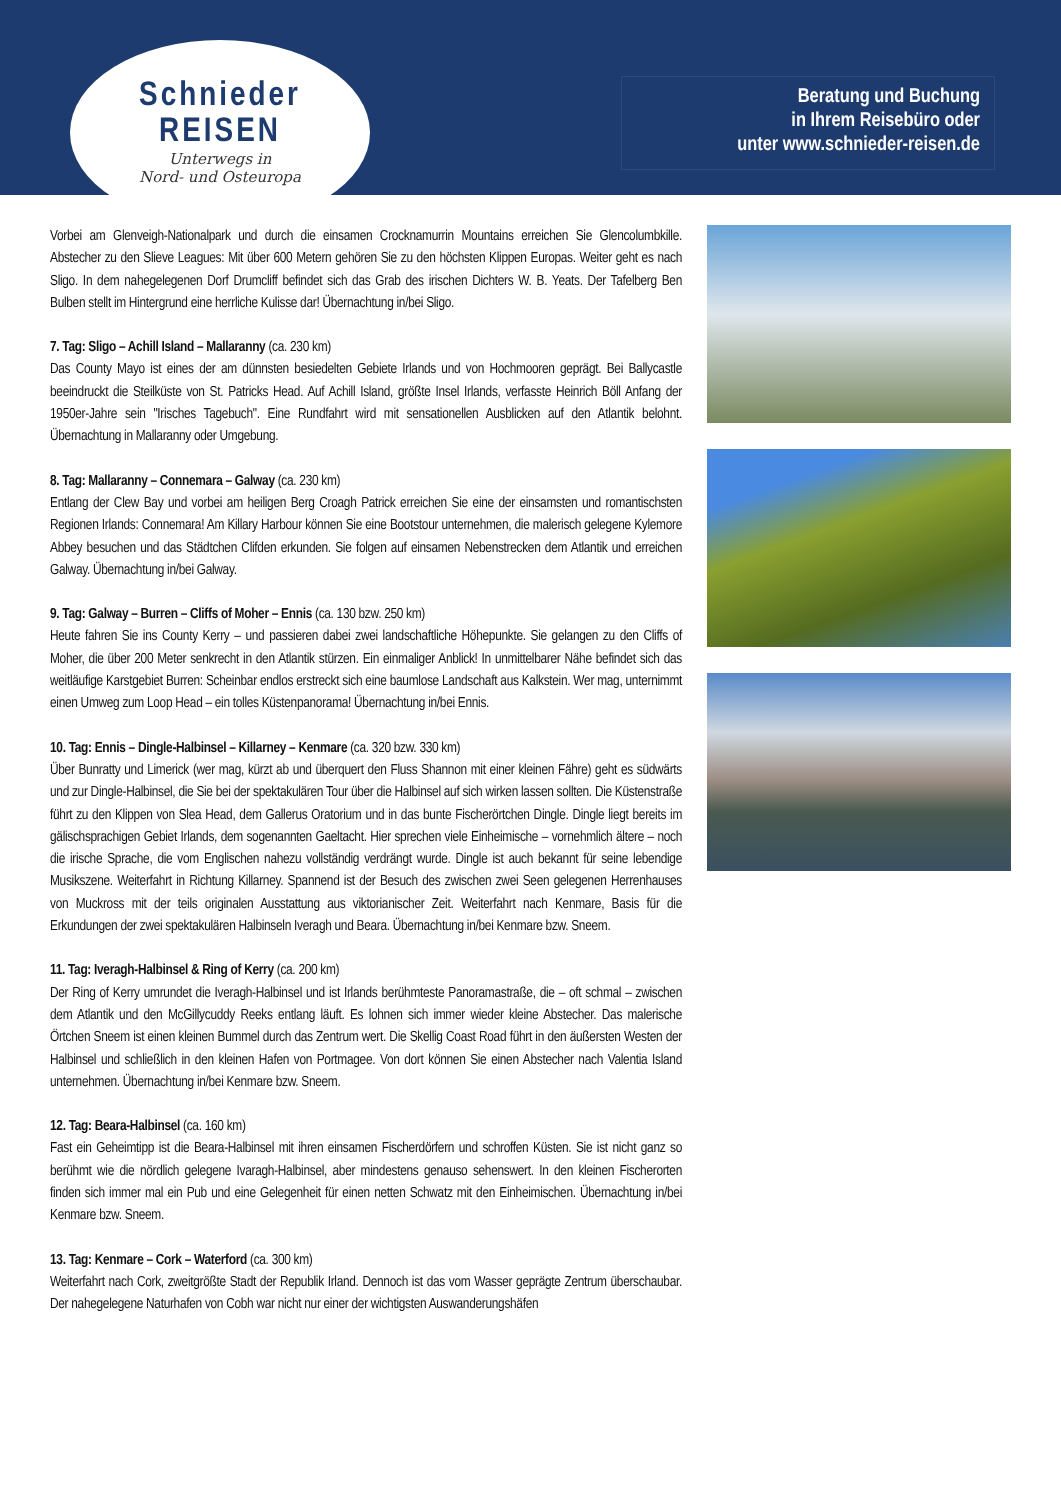Schnieder
REISEN
Unterwegs in
Nord- und Osteuropa
Beratung und Buchung
in Ihrem Reisebüro oder
unter www.schnieder-reisen.de
Vorbei am Glenveigh-Nationalpark und durch die einsamen Crocknamurrin Mountains erreichen Sie Glencolumbkille. Abstecher zu den Slieve Leagues: Mit über 600 Metern gehören Sie zu den höchsten Klippen Europas. Weiter geht es nach Sligo. In dem nahegelegenen Dorf Drumcliff befindet sich das Grab des irischen Dichters W. B. Yeats. Der Tafelberg Ben Bulben stellt im Hintergrund eine herrliche Kulisse dar! Übernachtung in/bei Sligo.
7. Tag: Sligo – Achill Island – Mallaranny (ca. 230 km)
Das County Mayo ist eines der am dünnsten besiedelten Gebiete Irlands und von Hochmooren geprägt. Bei Ballycastle beeindruckt die Steilküste von St. Patricks Head. Auf Achill Island, größte Insel Irlands, verfasste Heinrich Böll Anfang der 1950er-Jahre sein "Irisches Tagebuch". Eine Rundfahrt wird mit sensationellen Ausblicken auf den Atlantik belohnt. Übernachtung in Mallaranny oder Umgebung.
8. Tag: Mallaranny – Connemara – Galway (ca. 230 km)
Entlang der Clew Bay und vorbei am heiligen Berg Croagh Patrick erreichen Sie eine der einsamsten und romantischsten Regionen Irlands: Connemara! Am Killary Harbour können Sie eine Bootstour unternehmen, die malerisch gelegene Kylemore Abbey besuchen und das Städtchen Clifden erkunden. Sie folgen auf einsamen Nebenstrecken dem Atlantik und erreichen Galway. Übernachtung in/bei Galway.
9. Tag: Galway – Burren – Cliffs of Moher – Ennis (ca. 130 bzw. 250 km)
Heute fahren Sie ins County Kerry – und passieren dabei zwei landschaftliche Höhepunkte. Sie gelangen zu den Cliffs of Moher, die über 200 Meter senkrecht in den Atlantik stürzen. Ein einmaliger Anblick! In unmittelbarer Nähe befindet sich das weitläufige Karstgebiet Burren: Scheinbar endlos erstreckt sich eine baumlose Landschaft aus Kalkstein. Wer mag, unternimmt einen Umweg zum Loop Head – ein tolles Küstenpanorama! Übernachtung in/bei Ennis.
10. Tag: Ennis – Dingle-Halbinsel – Killarney – Kenmare (ca. 320 bzw. 330 km)
Über Bunratty und Limerick (wer mag, kürzt ab und überquert den Fluss Shannon mit einer kleinen Fähre) geht es südwärts und zur Dingle-Halbinsel, die Sie bei der spektakulären Tour über die Halbinsel auf sich wirken lassen sollten. Die Küstenstraße führt zu den Klippen von Slea Head, dem Gallerus Oratorium und in das bunte Fischerörtchen Dingle. Dingle liegt bereits im gälischsprachigen Gebiet Irlands, dem sogenannten Gaeltacht. Hier sprechen viele Einheimische – vornehmlich ältere – noch die irische Sprache, die vom Englischen nahezu vollständig verdrängt wurde. Dingle ist auch bekannt für seine lebendige Musikszene. Weiterfahrt in Richtung Killarney. Spannend ist der Besuch des zwischen zwei Seen gelegenen Herrenhauses von Muckross mit der teils originalen Ausstattung aus viktorianischer Zeit. Weiterfahrt nach Kenmare, Basis für die Erkundungen der zwei spektakulären Halbinseln Iveragh und Beara. Übernachtung in/bei Kenmare bzw. Sneem.
11. Tag: Iveragh-Halbinsel & Ring of Kerry (ca. 200 km)
Der Ring of Kerry umrundet die Iveragh-Halbinsel und ist Irlands berühmteste Panoramastraße, die – oft schmal – zwischen dem Atlantik und den McGillycuddy Reeks entlang läuft. Es lohnen sich immer wieder kleine Abstecher. Das malerische Örtchen Sneem ist einen kleinen Bummel durch das Zentrum wert. Die Skellig Coast Road führt in den äußersten Westen der Halbinsel und schließlich in den kleinen Hafen von Portmagee. Von dort können Sie einen Abstecher nach Valentia Island unternehmen. Übernachtung in/bei Kenmare bzw. Sneem.
12. Tag: Beara-Halbinsel (ca. 160 km)
Fast ein Geheimtipp ist die Beara-Halbinsel mit ihren einsamen Fischerdörfern und schroffen Küsten. Sie ist nicht ganz so berühmt wie die nördlich gelegene Ivaragh-Halbinsel, aber mindestens genauso sehenswert. In den kleinen Fischerorten finden sich immer mal ein Pub und eine Gelegenheit für einen netten Schwatz mit den Einheimischen. Übernachtung in/bei Kenmare bzw. Sneem.
13. Tag: Kenmare – Cork – Waterford (ca. 300 km)
Weiterfahrt nach Cork, zweitgrößte Stadt der Republik Irland. Dennoch ist das vom Wasser geprägte Zentrum überschaubar. Der nahegelegene Naturhafen von Cobh war nicht nur einer der wichtigsten Auswanderungshäfen